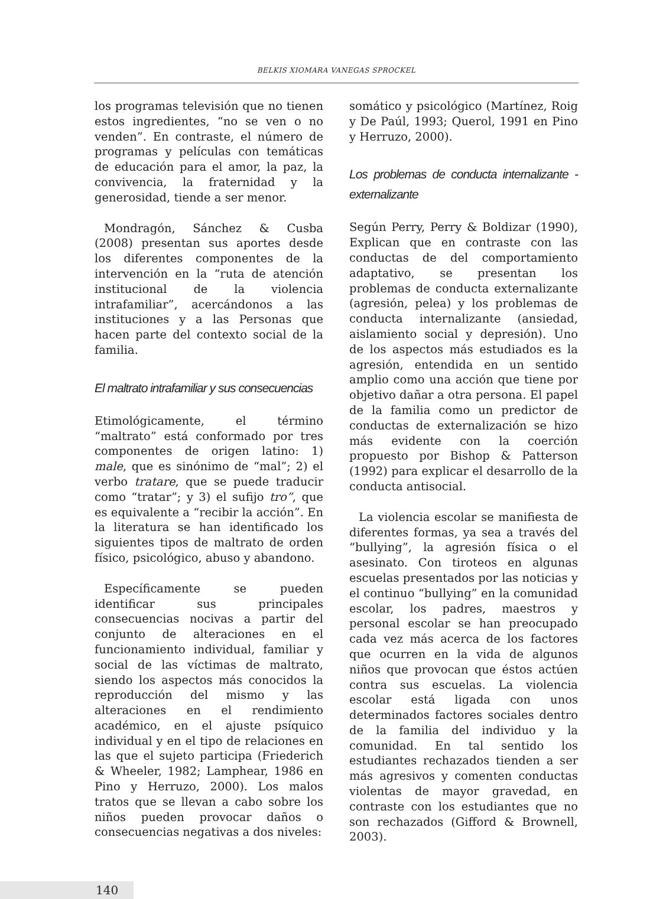BELKIS XIOMARA VANEGAS SPROCKEL
los programas televisión que no tienen estos ingredientes, “no se ven o no venden”. En contraste, el número de programas y películas con temáticas de educación para el amor, la paz, la convivencia, la fraternidad y la generosidad, tiende a ser menor.
Mondragón, Sánchez & Cusba (2008) presentan sus aportes desde los diferentes componentes de la intervención en la “ruta de atención institucional de la violencia intrafamiliar”, acercándonos a las instituciones y a las Personas que hacen parte del contexto social de la familia.
El maltrato intrafamiliar y sus consecuencias
Etimológicamente, el término “maltrato” está conformado por tres componentes de origen latino: 1) male, que es sinónimo de “mal”; 2) el verbo tratare, que se puede traducir como “tratar”; y 3) el sufijo tro”, que es equivalente a “recibir la acción”. En la literatura se han identificado los siguientes tipos de maltrato de orden físico, psicológico, abuso y abandono.
Específicamente se pueden identificar sus principales consecuencias nocivas a partir del conjunto de alteraciones en el funcionamiento individual, familiar y social de las víctimas de maltrato, siendo los aspectos más conocidos la reproducción del mismo y las alteraciones en el rendimiento académico, en el ajuste psíquico individual y en el tipo de relaciones en las que el sujeto participa (Friederich & Wheeler, 1982; Lamphear, 1986 en Pino y Herruzo, 2000). Los malos tratos que se llevan a cabo sobre los niños pueden provocar daños o consecuencias negativas a dos niveles:
somático y psicológico (Martínez, Roig y De Paúl, 1993; Querol, 1991 en Pino y Herruzo, 2000).
Los problemas de conducta internalizante - externalizante
Según Perry, Perry & Boldizar (1990), Explican que en contraste con las conductas de del comportamiento adaptativo, se presentan los problemas de conducta externalizante (agresión, pelea) y los problemas de conducta internalizante (ansiedad, aislamiento social y depresión). Uno de los aspectos más estudiados es la agresión, entendida en un sentido amplio como una acción que tiene por objetivo dañar a otra persona. El papel de la familia como un predictor de conductas de externalización se hizo más evidente con la coerción propuesto por Bishop & Patterson (1992) para explicar el desarrollo de la conducta antisocial.
La violencia escolar se manifiesta de diferentes formas, ya sea a través del “bullying”, la agresión física o el asesinato. Con tiroteos en algunas escuelas presentados por las noticias y el continuo “bullying” en la comunidad escolar, los padres, maestros y personal escolar se han preocupado cada vez más acerca de los factores que ocurren en la vida de algunos niños que provocan que éstos actúen contra sus escuelas. La violencia escolar está ligada con unos determinados factores sociales dentro de la familia del individuo y la comunidad. En tal sentido los estudiantes rechazados tienden a ser más agresivos y comenten conductas violentas de mayor gravedad, en contraste con los estudiantes que no son rechazados (Gifford & Brownell, 2003).
140